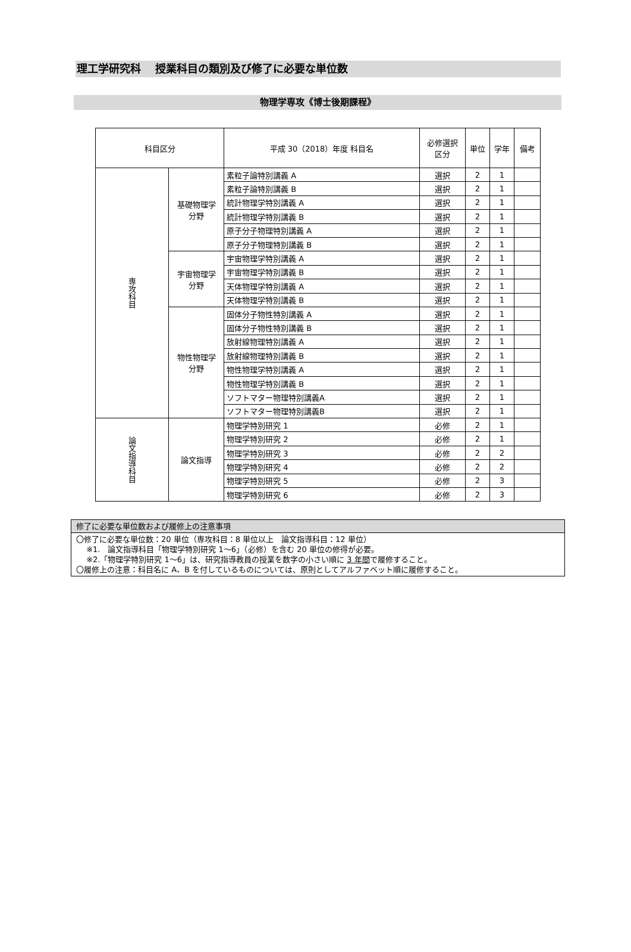理工学研究科　 授業科目の類別及び修了に必要な単位数
物理学専攻《博士後期課程》
| 科目区分 | | 平成 30（2018）年度 科目名 | 必修選択 区分 | 単位 | 学年 | 備考 |
| 専攻科目 | 基礎物理学 分野 | 素粒子論特別講義 A | 選択 | 2 | 1 | |
| | | 素粒子論特別講義 B | 選択 | 2 | 1 | |
| | | 統計物理学特別講義 A | 選択 | 2 | 1 | |
| | | 統計物理学特別講義 B | 選択 | 2 | 1 | |
| | | 原子分子物理特別講義 A | 選択 | 2 | 1 | |
| | | 原子分子物理特別講義 B | 選択 | 2 | 1 | |
| | 宇宙物理学 分野 | 宇宙物理学特別講義 A | 選択 | 2 | 1 | |
| | | 宇宙物理学特別講義 B | 選択 | 2 | 1 | |
| | | 天体物理学特別講義 A | 選択 | 2 | 1 | |
| | | 天体物理学特別講義 B | 選択 | 2 | 1 | |
| | 物性物理学 分野 | 固体分子物性特別講義 A | 選択 | 2 | 1 | |
| | | 固体分子物性特別講義 B | 選択 | 2 | 1 | |
| | | 放射線物理特別講義 A | 選択 | 2 | 1 | |
| | | 放射線物理特別講義 B | 選択 | 2 | 1 | |
| | | 物性物理学特別講義 A | 選択 | 2 | 1 | |
| | | 物性物理学特別講義 B | 選択 | 2 | 1 | |
| | | ソフトマター物理特別講義A | 選択 | 2 | 1 | |
| | | ソフトマター物理特別講義B | 選択 | 2 | 1 | |
| 論文指導科目 | 論文指導 | 物理学特別研究 1 | 必修 | 2 | 1 | |
| | | 物理学特別研究 2 | 必修 | 2 | 1 | |
| | | 物理学特別研究 3 | 必修 | 2 | 2 | |
| | | 物理学特別研究 4 | 必修 | 2 | 2 | |
| | | 物理学特別研究 5 | 必修 | 2 | 3 | |
| | | 物理学特別研究 6 | 必修 | 2 | 3 | |
| 修了に必要な単位数および履修上の注意事項 |
| 〇修了に必要な単位数：20 単位（専攻科目：8 単位以上 論文指導科目：12 単位） ※1. 論文指導科目「物理学特別研究 1～6」（必修）を含む 20 単位の修得が必要。 ※2.「物理学特別研究 1～6」は、研究指導教員の授業を数字の小さい順に 3 年間 で履修すること。 〇履修上の注意：科目名に A、B を付しているものについては、原則としてアルファベット順に履修すること。 |